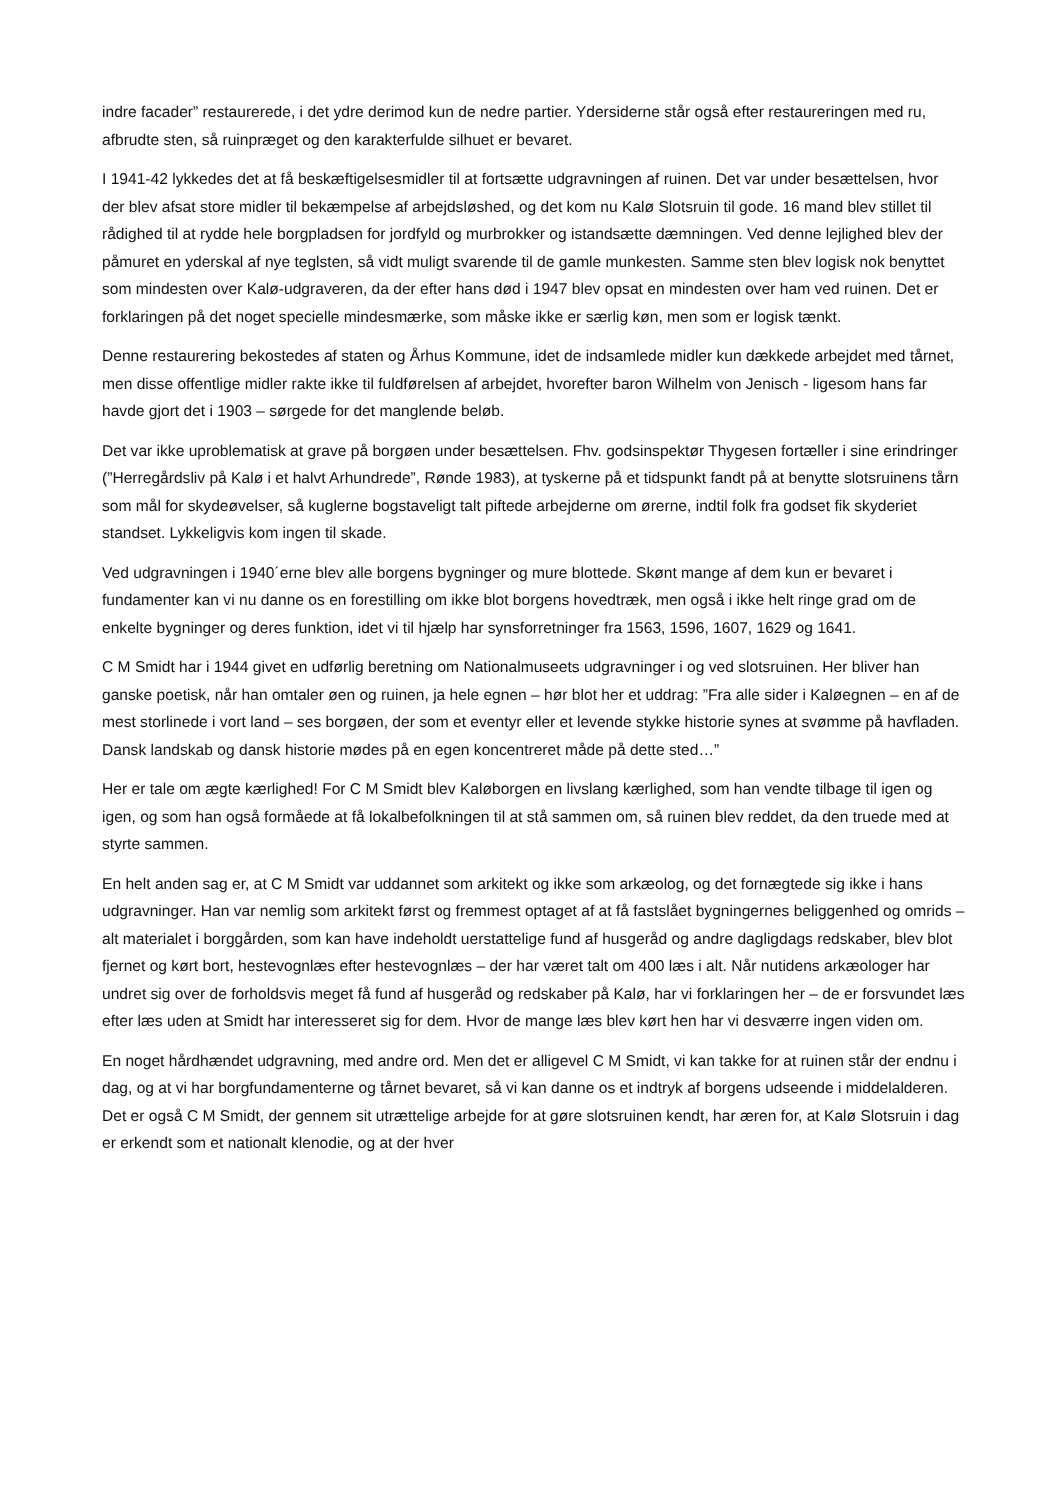indre facader” restaurerede, i det ydre derimod kun de nedre partier. Ydersiderne står også efter restaureringen med ru, afbrudte sten, så ruinpræget og den karakterfulde silhuet er bevaret.
I 1941-42 lykkedes det at få beskæftigelsesmidler til at fortsætte udgravningen af ruinen. Det var under besættelsen, hvor der blev afsat store midler til bekæmpelse af arbejdsløshed, og det kom nu Kalø Slotsruin til gode. 16 mand blev stillet til rådighed til at rydde hele borgpladsen for jordfyld og murbrokker og istandsætte dæmningen. Ved denne lejlighed blev der påmuret en yderskal af nye teglsten, så vidt muligt svarende til de gamle munkesten. Samme sten blev logisk nok benyttet som mindesten over Kalø-udgraveren, da der efter hans død i 1947 blev opsat en mindesten over ham ved ruinen. Det er forklaringen på det noget specielle mindesmærke, som måske ikke er særlig køn, men som er logisk tænkt.
Denne restaurering bekostedes af staten og Århus Kommune, idet de indsamlede midler kun dækkede arbejdet med tårnet, men disse offentlige midler rakte ikke til fuldførelsen af arbejdet, hvorefter baron Wilhelm von Jenisch - ligesom hans far havde gjort det i 1903 – sørgede for det manglende beløb.
Det var ikke uproblematisk at grave på borgøen under besættelsen. Fhv. godsinspektør Thygesen fortæller i sine erindringer (”Herregårdsliv på Kalø i et halvt Arhundrede”, Rønde 1983), at tyskerne på et tidspunkt fandt på at benytte slotsruinens tårn som mål for skydeøvelser, så kuglerne bogstaveligt talt piftede arbejderne om ørerne, indtil folk fra godset fik skyderiet standset. Lykkeligvis kom ingen til skade.
Ved udgravningen i 1940´erne blev alle borgens bygninger og mure blottede. Skønt mange af dem kun er bevaret i fundamenter kan vi nu danne os en forestilling om ikke blot borgens hovedtræk, men også i ikke helt ringe grad om de enkelte bygninger og deres funktion, idet vi til hjælp har synsforretninger fra 1563, 1596, 1607, 1629 og 1641.
C M Smidt har i 1944 givet en udførlig beretning om Nationalmuseets udgravninger i og ved slotsruinen. Her bliver han ganske poetisk, når han omtaler øen og ruinen, ja hele egnen – hør blot her et uddrag: ”Fra alle sider i Kaløegnen – en af de mest storlinede i vort land – ses borgøen, der som et eventyr eller et levende stykke historie synes at svømme på havfladen. Dansk landskab og dansk historie mødes på en egen koncentreret måde på dette sted…”
Her er tale om ægte kærlighed! For C M Smidt blev Kaløborgen en livslang kærlighed, som han vendte tilbage til igen og igen, og som han også formåede at få lokalbefolkningen til at stå sammen om, så ruinen blev reddet, da den truede med at styrte sammen.
En helt anden sag er, at C M Smidt var uddannet som arkitekt og ikke som arkæolog, og det fornægtede sig ikke i hans udgravninger. Han var nemlig som arkitekt først og fremmest optaget af at få fastslået bygningernes beliggenhed og omrids – alt materialet i borggården, som kan have indeholdt uerstattelige fund af husgeråd og andre dagligdags redskaber, blev blot fjernet og kørt bort, hestevognlæs efter hestevognlæs – der har været talt om 400 læs i alt. Når nutidens arkæologer har undret sig over de forholdsvis meget få fund af husgeråd og redskaber på Kalø, har vi forklaringen her – de er forsvundet læs efter læs uden at Smidt har interesseret sig for dem. Hvor de mange læs blev kørt hen har vi desværre ingen viden om.
En noget hårdhændet udgravning, med andre ord. Men det er alligevel C M Smidt, vi kan takke for at ruinen står der endnu i dag, og at vi har borgfundamenterne og tårnet bevaret, så vi kan danne os et indtryk af borgens udseende i middelalderen. Det er også C M Smidt, der gennem sit utrættelige arbejde for at gøre slotsruinen kendt, har æren for, at Kalø Slotsruin i dag er erkendt som et nationalt klenodie, og at der hver